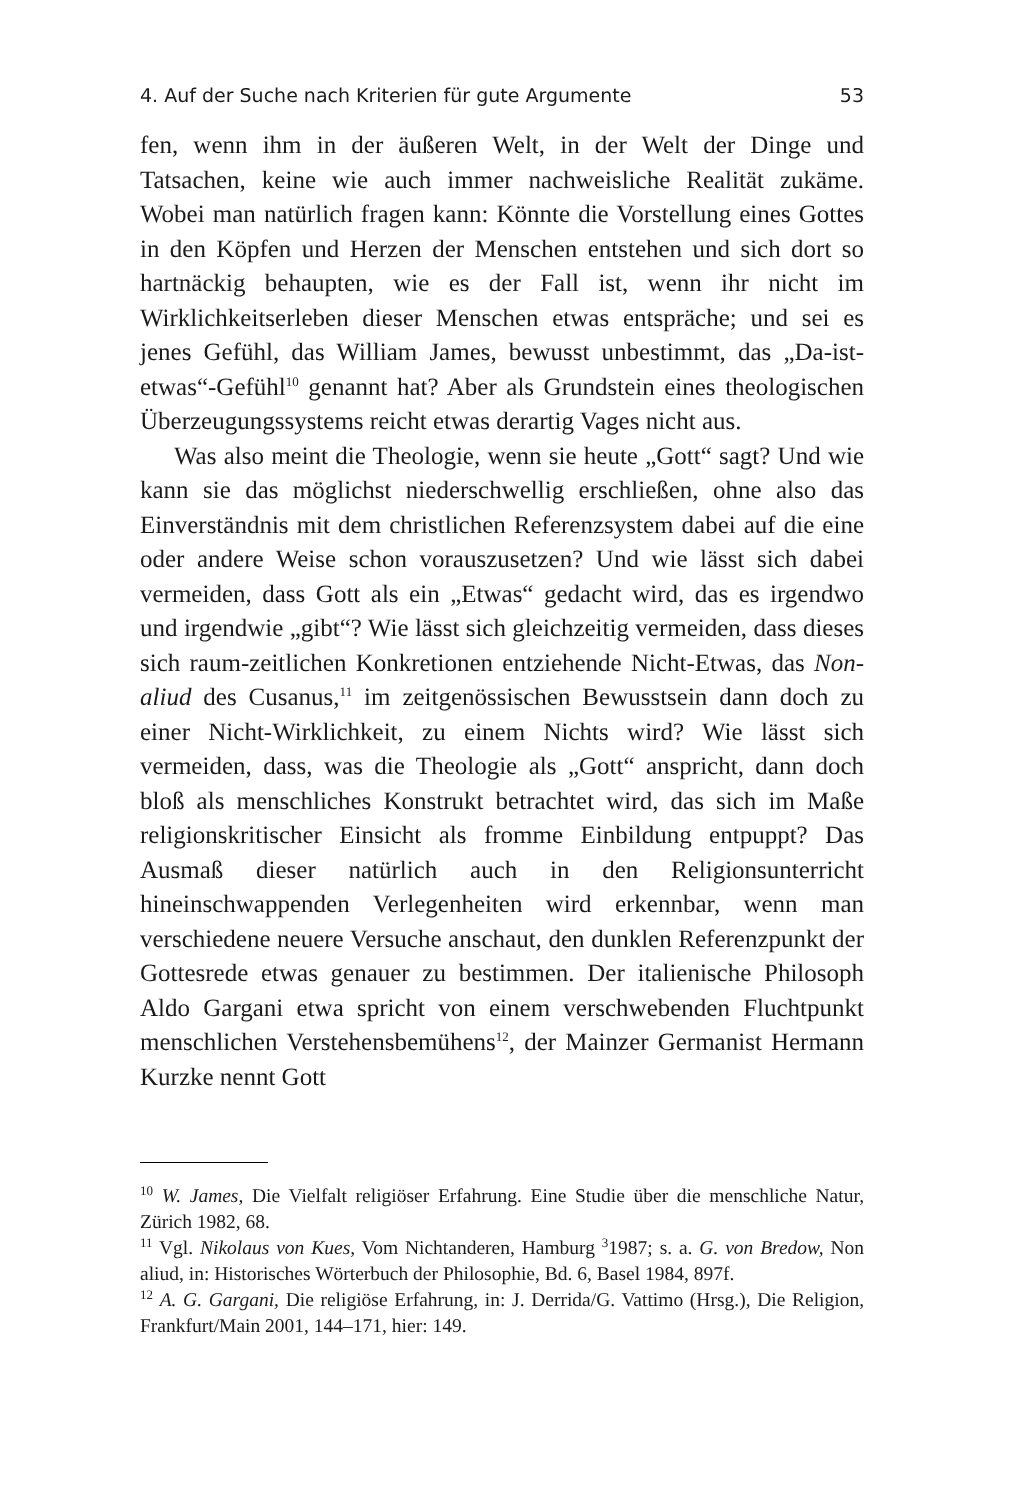4. Auf der Suche nach Kriterien für gute Argumente 53
fen, wenn ihm in der äußeren Welt, in der Welt der Dinge und Tatsachen, keine wie auch immer nachweisliche Realität zukäme. Wobei man natürlich fragen kann: Könnte die Vorstellung eines Gottes in den Köpfen und Herzen der Menschen entstehen und sich dort so hartnäckig behaupten, wie es der Fall ist, wenn ihr nicht im Wirklichkeitserleben dieser Menschen etwas entspräche; und sei es jenes Gefühl, das William James, bewusst unbestimmt, das „Da-ist-etwas“-Gefühl<sup>10</sup> genannt hat? Aber als Grundstein eines theologischen Überzeugungssystems reicht etwas derartig Vages nicht aus.
Was also meint die Theologie, wenn sie heute „Gott“ sagt? Und wie kann sie das möglichst niederschwellig erschließen, ohne also das Einverständnis mit dem christlichen Referenzsystem dabei auf die eine oder andere Weise schon vorauszusetzen? Und wie lässt sich dabei vermeiden, dass Gott als ein „Etwas“ gedacht wird, das es irgendwo und irgendwie „gibt“? Wie lässt sich gleichzeitig vermeiden, dass dieses sich raum-zeitlichen Konkretionen entziehende Nicht-Etwas, das Non-aliud des Cusanus,<sup>11</sup> im zeitgenössischen Bewusstsein dann doch zu einer Nicht-Wirklichkeit, zu einem Nichts wird? Wie lässt sich vermeiden, dass, was die Theologie als „Gott“ anspricht, dann doch bloß als menschliches Konstrukt betrachtet wird, das sich im Maße religionskritischer Einsicht als fromme Einbildung entpuppt? Das Ausmaß dieser natürlich auch in den Religionsunterricht hineinschwappenden Verlegenheiten wird erkennbar, wenn man verschiedene neuere Versuche anschaut, den dunklen Referenzpunkt der Gottesrede etwas genauer zu bestimmen. Der italienische Philosoph Aldo Gargani etwa spricht von einem verschwebenden Fluchtpunkt menschlichen Verstehensbemühens<sup>12</sup>, der Mainzer Germanist Hermann Kurzke nennt Gott
<sup>10</sup> W. James, Die Vielfalt religiöser Erfahrung. Eine Studie über die menschliche Natur, Zürich 1982, 68.
<sup>11</sup> Vgl. Nikolaus von Kues, Vom Nichtanderen, Hamburg <sup>3</sup>1987; s. a. G. von Bredow, Non aliud, in: Historisches Wörterbuch der Philosophie, Bd. 6, Basel 1984, 897f.
<sup>12</sup> A. G. Gargani, Die religiöse Erfahrung, in: J. Derrida/G. Vattimo (Hrsg.), Die Religion, Frankfurt/Main 2001, 144–171, hier: 149.